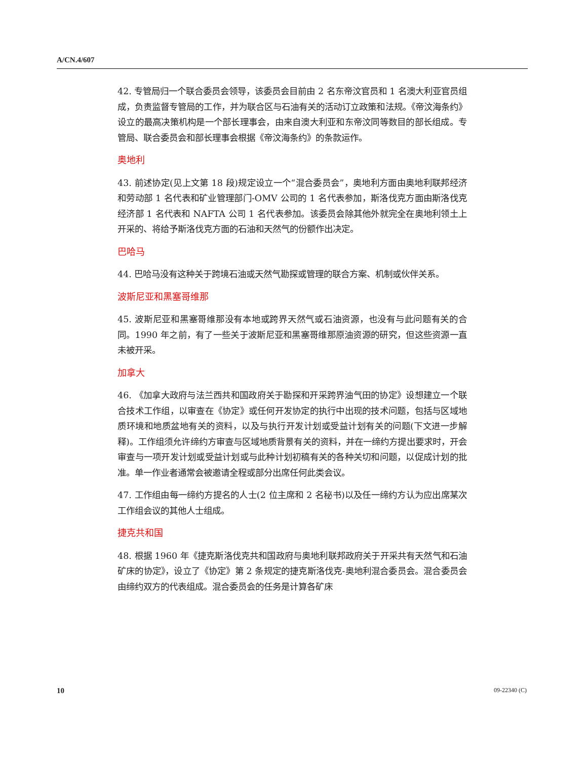A/CN.4/607
42. 专管局归一个联合委员会领导，该委员会目前由 2 名东帝汶官员和 1 名澳大利亚官员组成，负责监督专管局的工作，并为联合区与石油有关的活动订立政策和法规。《帝汶海条约》设立的最高决策机构是一个部长理事会，由来自澳大利亚和东帝汶同等数目的部长组成。专管局、联合委员会和部长理事会根据《帝汶海条约》的条款运作。
奥地利
43. 前述协定(见上文第 18 段)规定设立一个“混合委员会”，奥地利方面由奥地利联邦经济和劳动部 1 名代表和矿业管理部门-OMV 公司的 1 名代表参加，斯洛伐克方面由斯洛伐克经济部 1 名代表和 NAFTA 公司 1 名代表参加。该委员会除其他外就完全在奥地利领土上开采的、将给予斯洛伐克方面的石油和天然气的份额作出决定。
巴哈马
44. 巴哈马没有这种关于跨境石油或天然气勘探或管理的联合方案、机制或伙伴关系。
波斯尼亚和黑塞哥维那
45. 波斯尼亚和黑塞哥维那没有本地或跨界天然气或石油资源，也没有与此问题有关的合同。1990 年之前，有了一些关于波斯尼亚和黑塞哥维那原油资源的研究，但这些资源一直未被开采。
加拿大
46. 《加拿大政府与法兰西共和国政府关于勘探和开采跨界油气田的协定》设想建立一个联合技术工作组，以审查在《协定》或任何开发协定的执行中出现的技术问题，包括与区域地质环境和地质盆地有关的资料，以及与执行开发计划或受益计划有关的问题(下文进一步解释)。工作组须允许缔约方审查与区域地质背景有关的资料，并在一缔约方提出要求时，开会审查与一项开发计划或受益计划或与此种计划初稿有关的各种关切和问题，以促成计划的批准。单一作业者通常会被邀请全程或部分出席任何此类会议。
47. 工作组由每一缔约方提名的人士(2 位主席和 2 名秘书)以及任一缔约方认为应出席某次工作组会议的其他人士组成。
捷克共和国
48. 根据 1960 年《捷克斯洛伐克共和国政府与奥地利联邦政府关于开采共有天然气和石油矿床的协定》，设立了《协定》第 2 条规定的捷克斯洛伐克-奥地利混合委员会。混合委员会由缔约双方的代表组成。混合委员会的任务是计算各矿床
10 09-22340 (C)